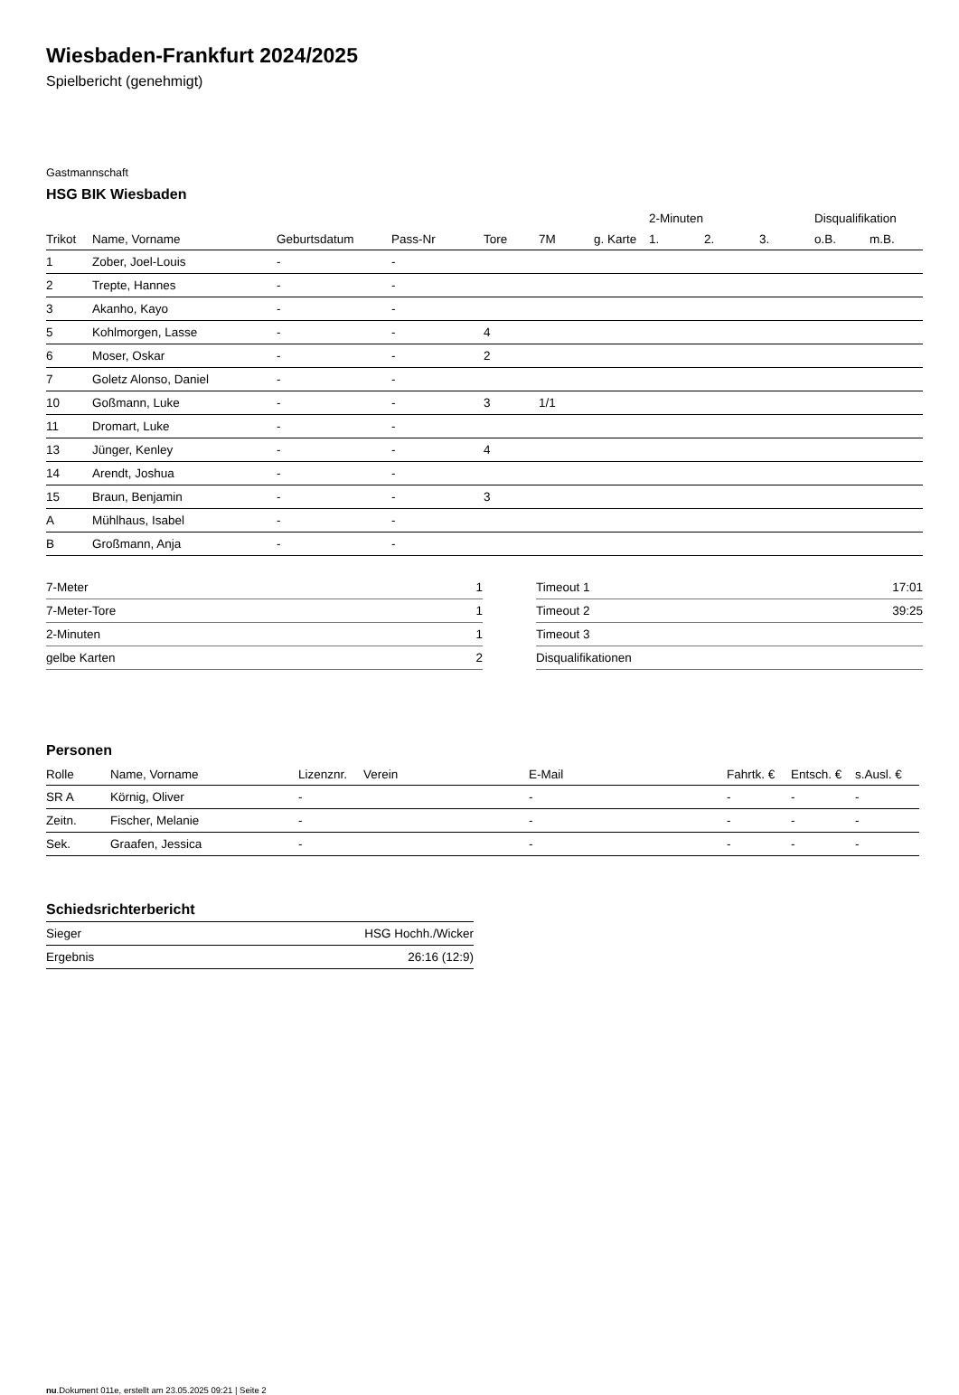Wiesbaden-Frankfurt 2024/2025
Spielbericht (genehmigt)
Gastmannschaft
HSG BIK Wiesbaden
| | | | | | | | 2-Minuten | | | Disqualifikation | |
| --- | --- | --- | --- | --- | --- | --- | --- | --- | --- | --- | --- |
| Trikot | Name, Vorname | Geburtsdatum | Pass-Nr | Tore | 7M | g. Karte | 1. | 2. | 3. | o.B. | m.B. |
| 1 | Zober, Joel-Louis | - | - | | | | | | | | |
| 2 | Trepte, Hannes | - | - | | | | | | | | |
| 3 | Akanho, Kayo | - | - | | | | | | | | |
| 5 | Kohlmorgen, Lasse | - | - | 4 | | | | | | | |
| 6 | Moser, Oskar | - | - | 2 | | | | | | | |
| 7 | Goletz Alonso, Daniel | - | - | | | | | | | | |
| 10 | Goßmann, Luke | - | - | 3 | 1/1 | | | | | | |
| 11 | Dromart, Luke | - | - | | | | | | | | |
| 13 | Jünger, Kenley | - | - | 4 | | | | | | | |
| 14 | Arendt, Joshua | - | - | | | | | | | | |
| 15 | Braun, Benjamin | - | - | 3 | | | | | | | |
| A | Mühlhaus, Isabel | - | - | | | | | | | | |
| B | Großmann, Anja | - | - | | | | | | | | |
| 7-Meter | 1 |
| 7-Meter-Tore | 1 |
| 2-Minuten | 1 |
| gelbe Karten | 2 |
| Timeout 1 | 17:01 |
| Timeout 2 | 39:25 |
| Timeout 3 | |
| Disqualifikationen | |
Personen
| Rolle | Name, Vorname | Lizenznr. | Verein | E-Mail | Fahrtk. € | Entsch. € | s.Ausl. € |
| --- | --- | --- | --- | --- | --- | --- | --- |
| SR A | Körnig, Oliver | - | | - | - | - | - |
| Zeitn. | Fischer, Melanie | - | | - | - | - | - |
| Sek. | Graafen, Jessica | - | | - | - | - | - |
Schiedsrichterbericht
| Sieger | HSG Hochh./Wicker |
| Ergebnis | 26:16 (12:9) |
nu.Dokument 011e, erstellt am 23.05.2025 09:21 | Seite 2